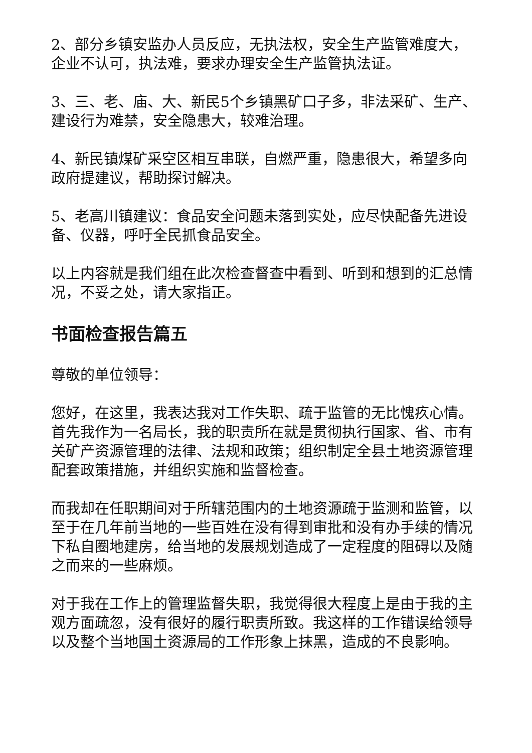2、部分乡镇安监办人员反应，无执法权，安全生产监管难度大，企业不认可，执法难，要求办理安全生产监管执法证。
3、三、老、庙、大、新民5个乡镇黑矿口子多，非法采矿、生产、建设行为难禁，安全隐患大，较难治理。
4、新民镇煤矿采空区相互串联，自燃严重，隐患很大，希望多向政府提建议，帮助探讨解决。
5、老高川镇建议：食品安全问题未落到实处，应尽快配备先进设备、仪器，呼吁全民抓食品安全。
以上内容就是我们组在此次检查督查中看到、听到和想到的汇总情况，不妥之处，请大家指正。
书面检查报告篇五
尊敬的单位领导：
您好，在这里，我表达我对工作失职、疏于监管的无比愧疚心情。首先我作为一名局长，我的职责所在就是贯彻执行国家、省、市有关矿产资源管理的法律、法规和政策；组织制定全县土地资源管理配套政策措施，并组织实施和监督检查。
而我却在任职期间对于所辖范围内的土地资源疏于监测和监管，以至于在几年前当地的一些百姓在没有得到审批和没有办手续的情况下私自圈地建房，给当地的发展规划造成了一定程度的阻碍以及随之而来的一些麻烦。
对于我在工作上的管理监督失职，我觉得很大程度上是由于我的主观方面疏忽，没有很好的履行职责所致。我这样的工作错误给领导以及整个当地国土资源局的工作形象上抹黑，造成的不良影响。